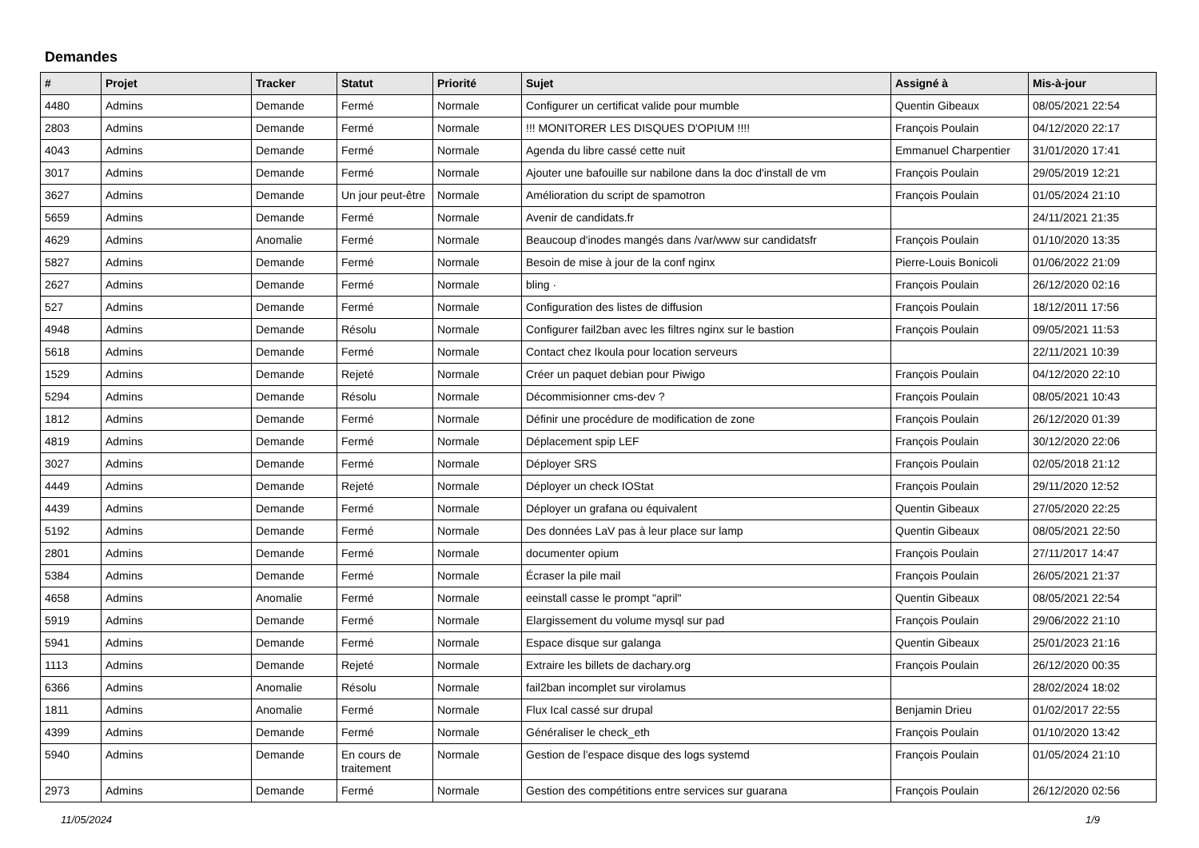Demandes
| # | Projet | Tracker | Statut | Priorité | Sujet | Assigné à | Mis-à-jour |
| --- | --- | --- | --- | --- | --- | --- | --- |
| 4480 | Admins | Demande | Fermé | Normale | Configurer un certificat valide pour mumble | Quentin Gibeaux | 08/05/2021 22:54 |
| 2803 | Admins | Demande | Fermé | Normale | !!! MONITORER LES DISQUES D'OPIUM !!!! | François Poulain | 04/12/2020 22:17 |
| 4043 | Admins | Demande | Fermé | Normale | Agenda du libre cassé cette nuit | Emmanuel Charpentier | 31/01/2020 17:41 |
| 3017 | Admins | Demande | Fermé | Normale | Ajouter une bafouille sur nabilone dans la doc d'install de vm | François Poulain | 29/05/2019 12:21 |
| 3627 | Admins | Demande | Un jour peut-être | Normale | Amélioration du script de spamotron | François Poulain | 01/05/2024 21:10 |
| 5659 | Admins | Demande | Fermé | Normale | Avenir de candidats.fr | | 24/11/2021 21:35 |
| 4629 | Admins | Anomalie | Fermé | Normale | Beaucoup d'inodes mangés dans /var/www sur candidatsfr | François Poulain | 01/10/2020 13:35 |
| 5827 | Admins | Demande | Fermé | Normale | Besoin de mise à jour de la conf nginx | Pierre-Louis Bonicoli | 01/06/2022 21:09 |
| 2627 | Admins | Demande | Fermé | Normale | bling · | François Poulain | 26/12/2020 02:16 |
| 527 | Admins | Demande | Fermé | Normale | Configuration des listes de diffusion | François Poulain | 18/12/2011 17:56 |
| 4948 | Admins | Demande | Résolu | Normale | Configurer fail2ban avec les filtres nginx sur le bastion | François Poulain | 09/05/2021 11:53 |
| 5618 | Admins | Demande | Fermé | Normale | Contact chez Ikoula pour location serveurs | | 22/11/2021 10:39 |
| 1529 | Admins | Demande | Rejeté | Normale | Créer un paquet debian pour Piwigo | François Poulain | 04/12/2020 22:10 |
| 5294 | Admins | Demande | Résolu | Normale | Décommisionner cms-dev ? | François Poulain | 08/05/2021 10:43 |
| 1812 | Admins | Demande | Fermé | Normale | Définir une procédure de modification de zone | François Poulain | 26/12/2020 01:39 |
| 4819 | Admins | Demande | Fermé | Normale | Déplacement spip LEF | François Poulain | 30/12/2020 22:06 |
| 3027 | Admins | Demande | Fermé | Normale | Déployer SRS | François Poulain | 02/05/2018 21:12 |
| 4449 | Admins | Demande | Rejeté | Normale | Déployer un check IOStat | François Poulain | 29/11/2020 12:52 |
| 4439 | Admins | Demande | Fermé | Normale | Déployer un grafana ou équivalent | Quentin Gibeaux | 27/05/2020 22:25 |
| 5192 | Admins | Demande | Fermé | Normale | Des données LaV pas à leur place sur lamp | Quentin Gibeaux | 08/05/2021 22:50 |
| 2801 | Admins | Demande | Fermé | Normale | documenter opium | François Poulain | 27/11/2017 14:47 |
| 5384 | Admins | Demande | Fermé | Normale | Écraser la pile mail | François Poulain | 26/05/2021 21:37 |
| 4658 | Admins | Anomalie | Fermé | Normale | eeinstall casse le prompt "april" | Quentin Gibeaux | 08/05/2021 22:54 |
| 5919 | Admins | Demande | Fermé | Normale | Elargissement du volume mysql sur pad | François Poulain | 29/06/2022 21:10 |
| 5941 | Admins | Demande | Fermé | Normale | Espace disque sur galanga | Quentin Gibeaux | 25/01/2023 21:16 |
| 1113 | Admins | Demande | Rejeté | Normale | Extraire les billets de dachary.org | François Poulain | 26/12/2020 00:35 |
| 6366 | Admins | Anomalie | Résolu | Normale | fail2ban incomplet sur virolamus | | 28/02/2024 18:02 |
| 1811 | Admins | Anomalie | Fermé | Normale | Flux Ical cassé sur drupal | Benjamin Drieu | 01/02/2017 22:55 |
| 4399 | Admins | Demande | Fermé | Normale | Généraliser le check_eth | François Poulain | 01/10/2020 13:42 |
| 5940 | Admins | Demande | En cours de traitement | Normale | Gestion de l'espace disque des logs systemd | François Poulain | 01/05/2024 21:10 |
| 2973 | Admins | Demande | Fermé | Normale | Gestion des compétitions entre services sur guarana | François Poulain | 26/12/2020 02:56 |
11/05/2024 1/9